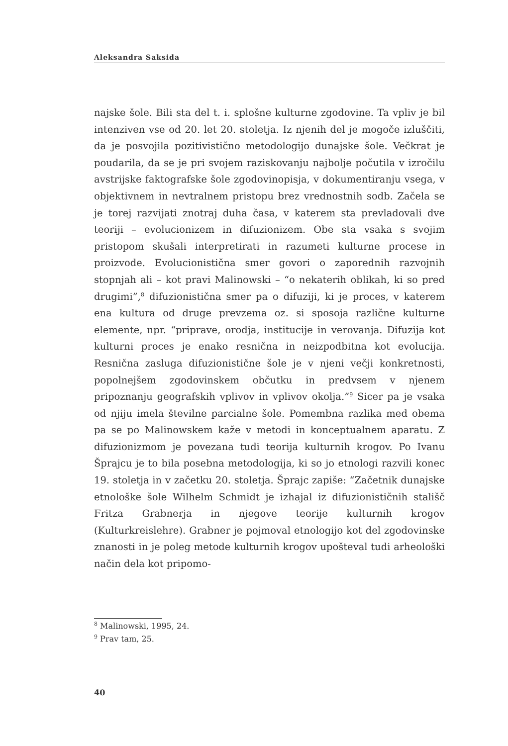Aleksandra Saksida
najske šole. Bili sta del t. i. splošne kulturne zgodovine. Ta vpliv je bil intenziven vse od 20. let 20. stoletja. Iz njenih del je mogoče izluščiti, da je posvojila pozitivistično metodologijo dunajske šole. Večkrat je poudarila, da se je pri svojem raziskovanju najbolje počutila v izročilu avstrijske faktografske šole zgodovinopisja, v dokumentiranju vsega, v objektivnem in nevtralnem pristopu brez vrednostnih sodb. Začela se je torej razvijati znotraj duha časa, v katerem sta prevladovali dve teoriji – evolucionizem in difuzionizem. Obe sta vsaka s svojim pristopom skušali interpretirati in razumeti kulturne procese in proizvode. Evolucionistična smer govori o zaporednih razvojnih stopnjah ali – kot pravi Malinowski – “o nekaterih oblikah, ki so pred drugimi”,<sup>8</sup> difuzionistična smer pa o difuziji, ki je proces, v katerem ena kultura od druge prevzema oz. si sposoja različne kulturne elemente, npr. “priprave, orodja, institucije in verovanja. Difuzija kot kulturni proces je enako resnična in neizpodbitna kot evolucija. Resnična zasluga difuzionistične šole je v njeni večji konkretnosti, popolnejšem zgodovinskem občutku in predvsem v njenem pripoznanju geografskih vplivov in vplivov okolja.”<sup>9</sup> Sicer pa je vsaka od njiju imela številne parcialne šole. Pomembna razlika med obema pa se po Malinowskem kaže v metodi in konceptualnem aparatu. Z difuzionizmom je povezana tudi teorija kulturnih krogov. Po Ivanu Šprajcu je to bila posebna metodologija, ki so jo etnologi razvili konec 19. stoletja in v začetku 20. stoletja. Šprajc zapiše: “Začetnik dunajske etnološke šole Wilhelm Schmidt je izhajal iz difuzionističnih stališč Fritza Grabnerja in njegove teorije kulturnih krogov (Kulturkreislehre). Grabner je pojmoval etnologijo kot del zgodovinske znanosti in je poleg metode kulturnih krogov upošteval tudi arheološki način dela kot pripomo-
<sup>8</sup> Malinowski, 1995, 24.
<sup>9</sup> Prav tam, 25.
40